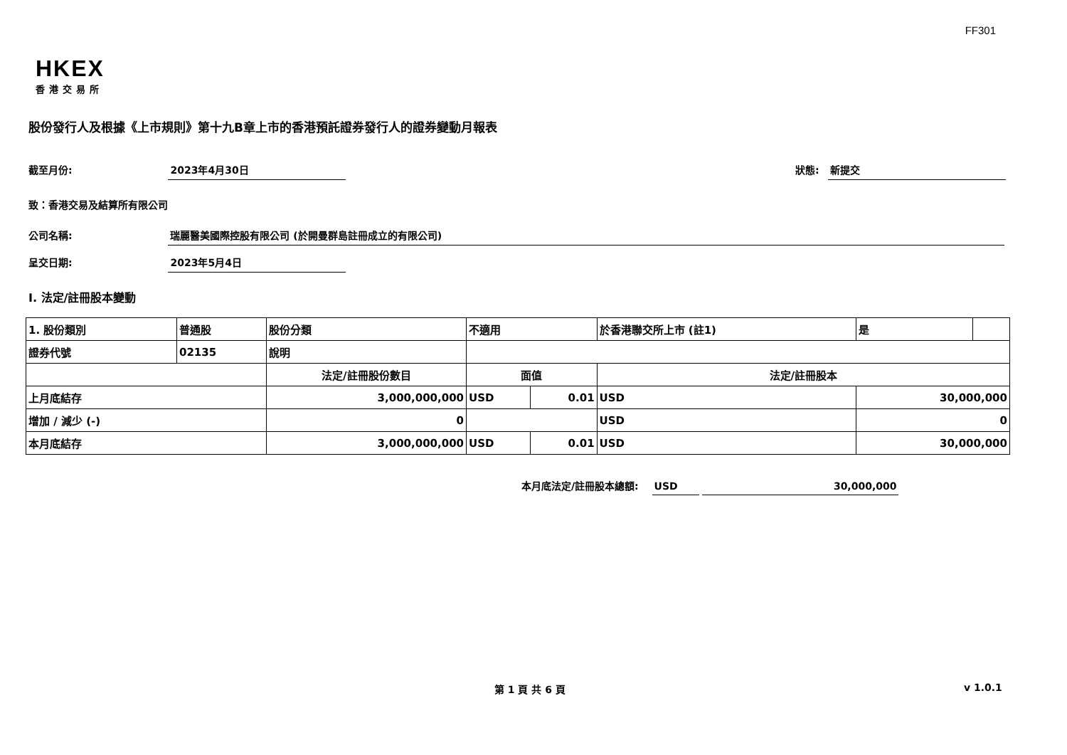FF301
HKEX
香港交易所
股份發行人及根據《上市規則》第十九B章上市的香港預託證券發行人的證券變動月報表
截至月份: 2023年4月30日 狀態: 新提交
致：香港交易及結算所有限公司
公司名稱: 瑞麗醫美國際控股有限公司 (於開曼群島註冊成立的有限公司)
呈交日期: 2023年5月4日
I. 法定/註冊股本變動
| 1. 股份類別 | 普通股 | 股份分類 | 不適用 | | | 於香港聯交所上市 (註1) | 是 | |
| 證券代號 | 02135 | 說明 | | | | | | |
| | | 法定/註冊股份數目 | | 面值 | | 法定/註冊股本 | | |
| 上月底結存 | | 3,000,000,000 | | USD | 0.01 | USD | 30,000,000 | |
| 增加 / 減少 (-) | | 0 | | | | USD | 0 | |
| 本月底結存 | | 3,000,000,000 | | USD | 0.01 | USD | 30,000,000 | |
本月底法定/註冊股本總額: USD 30,000,000
第 1 頁 共 6 頁 v 1.0.1